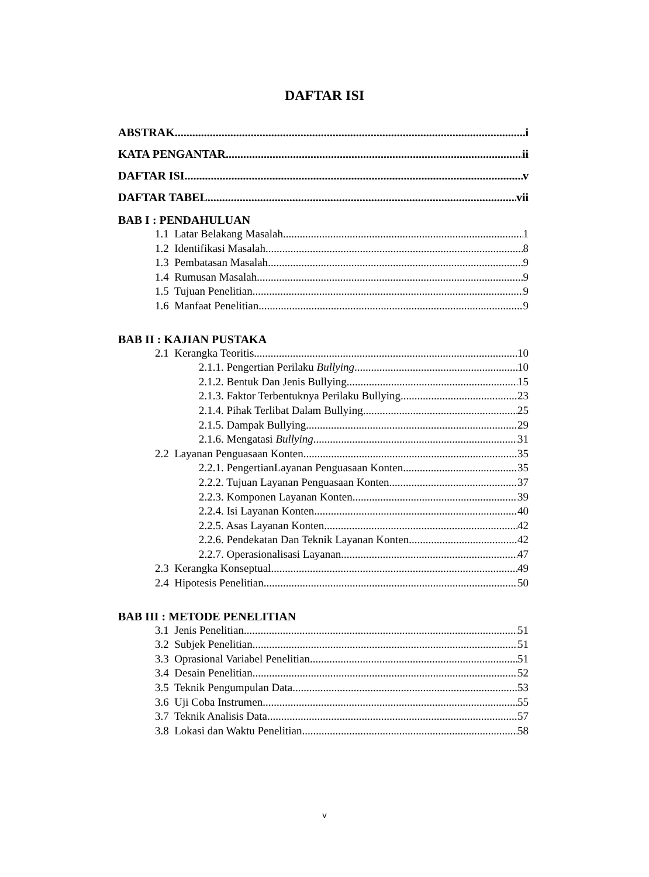DAFTAR ISI
ABSTRAK i
KATA PENGANTAR ii
DAFTAR ISI v
DAFTAR TABEL vii
BAB I : PENDAHULUAN
1.1 Latar Belakang Masalah 1
1.2 Identifikasi Masalah 8
1.3 Pembatasan Masalah 9
1.4 Rumusan Masalah 9
1.5 Tujuan Penelitian 9
1.6 Manfaat Penelitian 9
BAB II : KAJIAN PUSTAKA
2.1 Kerangka Teoritis 10
2.1.1. Pengertian Perilaku Bullying 10
2.1.2. Bentuk Dan Jenis Bullying 15
2.1.3. Faktor Terbentuknya Perilaku Bullying 23
2.1.4. Pihak Terlibat Dalam Bullying 25
2.1.5. Dampak Bullying 29
2.1.6. Mengatasi Bullying 31
2.2 Layanan Penguasaan Konten 35
2.2.1. PengertianLayanan Penguasaan Konten 35
2.2.2. Tujuan Layanan Penguasaan Konten 37
2.2.3. Komponen Layanan Konten 39
2.2.4. Isi Layanan Konten 40
2.2.5. Asas Layanan Konten 42
2.2.6. Pendekatan Dan Teknik Layanan Konten 42
2.2.7. Operasionalisasi Layanan 47
2.3 Kerangka Konseptual 49
2.4 Hipotesis Penelitian 50
BAB III : METODE PENELITIAN
3.1 Jenis Penelitian 51
3.2 Subjek Penelitian 51
3.3 Oprasional Variabel Penelitian 51
3.4 Desain Penelitian 52
3.5 Teknik Pengumpulan Data 53
3.6 Uji Coba Instrumen 55
3.7 Teknik Analisis Data 57
3.8 Lokasi dan Waktu Penelitian 58
v